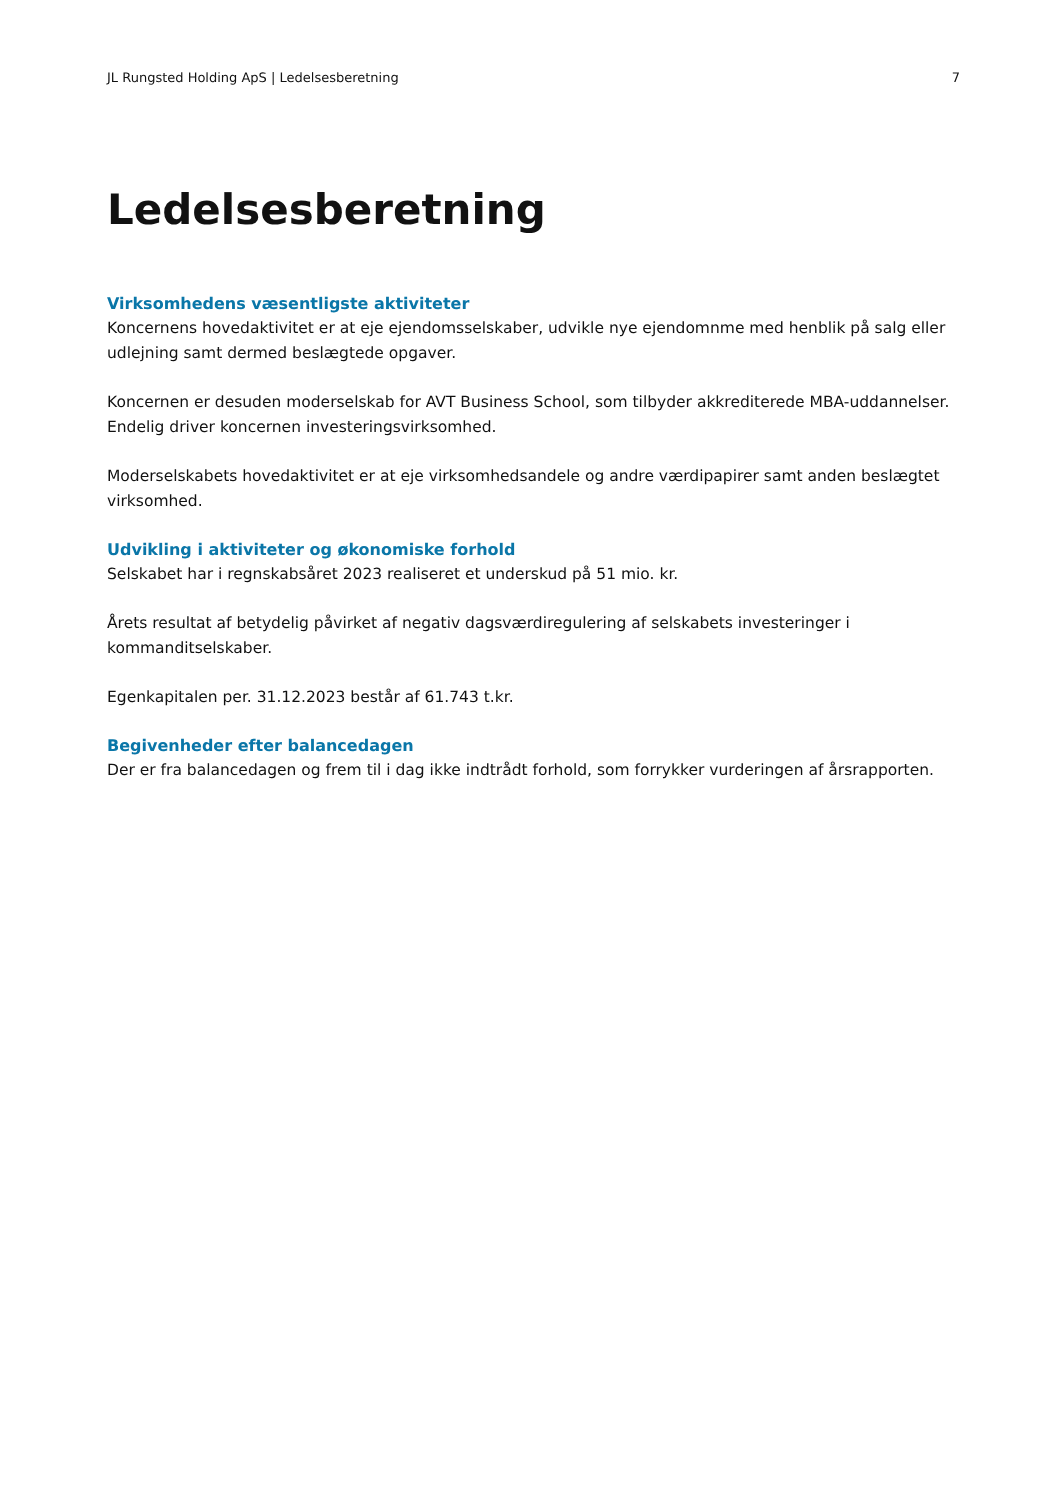JL Rungsted Holding ApS | Ledelsesberetning 7
Ledelsesberetning
Virksomhedens væsentligste aktiviteter
Koncernens hovedaktivitet er at eje ejendomsselskaber, udvikle nye ejendomnme med henblik på salg eller udlejning samt dermed beslægtede opgaver.
Koncernen er desuden moderselskab for AVT Business School, som tilbyder akkrediterede MBA-uddannelser. Endelig driver koncernen investeringsvirksomhed.
Moderselskabets hovedaktivitet er at eje virksomhedsandele og andre værdipapirer samt anden beslægtet virksomhed.
Udvikling i aktiviteter og økonomiske forhold
Selskabet har i regnskabsåret 2023 realiseret et underskud på 51 mio. kr.
Årets resultat af betydelig påvirket af negativ dagsværdiregulering af selskabets investeringer i kommanditselskaber.
Egenkapitalen per. 31.12.2023 består af 61.743 t.kr.
Begivenheder efter balancedagen
Der er fra balancedagen og frem til i dag ikke indtrådt forhold, som forrykker vurderingen af årsrapporten.